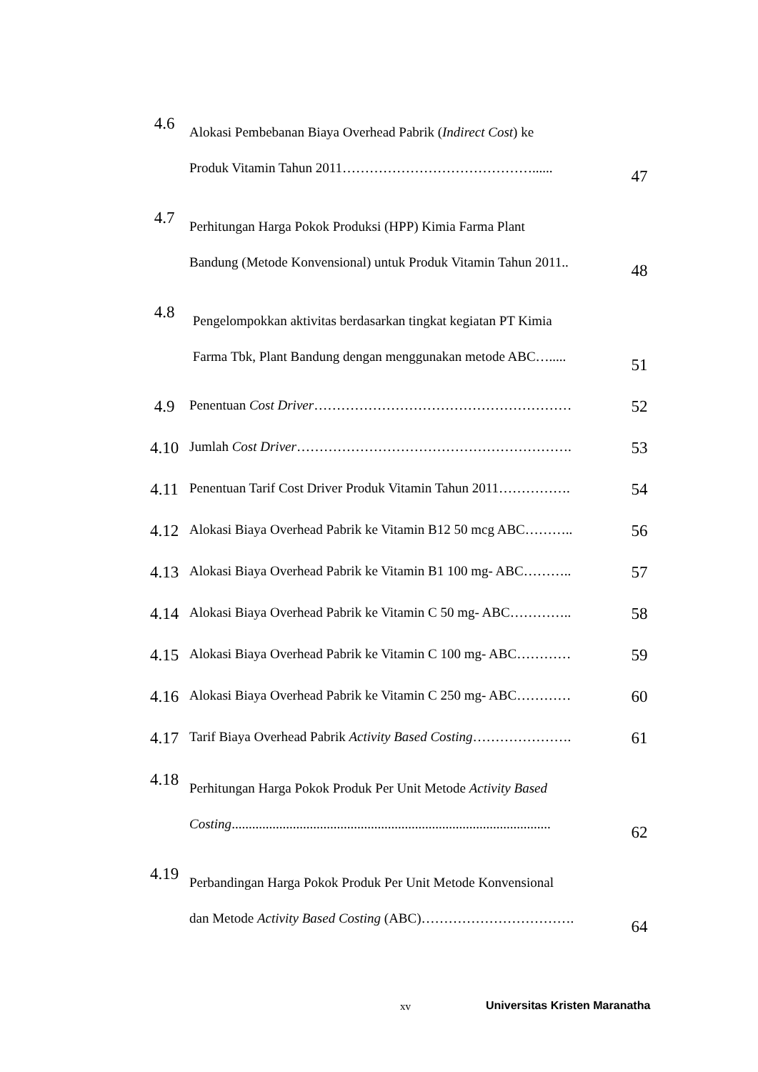| 4.6 | Alokasi Pembebanan Biaya Overhead Pabrik ( Indirect Cost ) ke Produk Vitamin Tahun 2011……………………………………...... | 47 |
| 4.7 | Perhitungan Harga Pokok Produksi (HPP) Kimia Farma Plant Bandung (Metode Konvensional) untuk Produk Vitamin Tahun 2011.. | 48 |
| 4.8 | Pengelompokkan aktivitas berdasarkan tingkat kegiatan PT Kimia Farma Tbk, Plant Bandung dengan menggunakan metode ABC…..... | 51 |
| 4.9 | Penentuan Cost Driver ………………………………………………… | 52 |
| 4.10 | Jumlah Cost Driver ……………………………………………………. | 53 |
| 4.11 | Penentuan Tarif Cost Driver Produk Vitamin Tahun 2011……………. | 54 |
| 4.12 | Alokasi Biaya Overhead Pabrik ke Vitamin B12 50 mcg ABC……….. | 56 |
| 4.13 | Alokasi Biaya Overhead Pabrik ke Vitamin B1 100 mg- ABC……….. | 57 |
| 4.14 | Alokasi Biaya Overhead Pabrik ke Vitamin C 50 mg- ABC………….. | 58 |
| 4.15 | Alokasi Biaya Overhead Pabrik ke Vitamin C 100 mg- ABC………… | 59 |
| 4.16 | Alokasi Biaya Overhead Pabrik ke Vitamin C 250 mg- ABC………… | 60 |
| 4.17 | Tarif Biaya Overhead Pabrik Activity Based Costing …………………. | 61 |
| 4.18 | Perhitungan Harga Pokok Produk Per Unit Metode Activity Based Costing .............................................................................................. | 62 |
| 4.19 | Perbandingan Harga Pokok Produk Per Unit Metode Konvensional dan Metode Activity Based Costing (ABC)……………………………. | 64 |
xv Universitas Kristen Maranatha